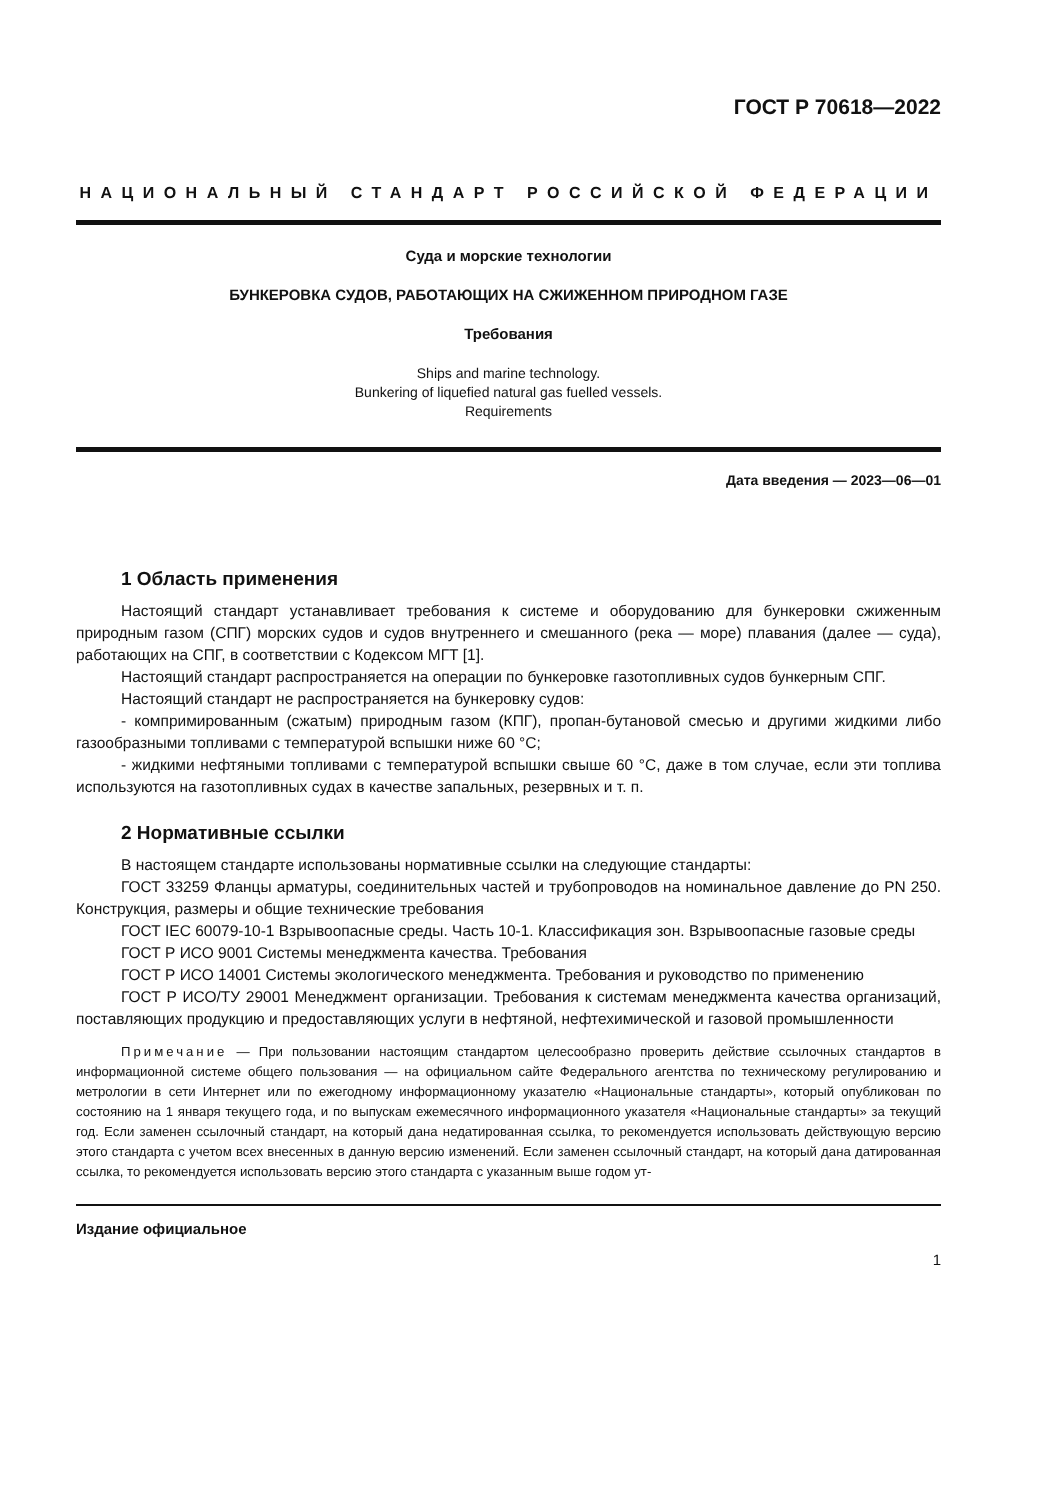ГОСТ Р 70618—2022
НАЦИОНАЛЬНЫЙ СТАНДАРТ РОССИЙСКОЙ ФЕДЕРАЦИИ
Суда и морские технологии
БУНКЕРОВКА СУДОВ, РАБОТАЮЩИХ НА СЖИЖЕННОМ ПРИРОДНОМ ГАЗЕ
Требования
Ships and marine technology.
Bunkering of liquefied natural gas fuelled vessels.
Requirements
Дата введения — 2023—06—01
1 Область применения
Настоящий стандарт устанавливает требования к системе и оборудованию для бункеровки сжиженным природным газом (СПГ) морских судов и судов внутреннего и смешанного (река — море) плавания (далее — суда), работающих на СПГ, в соответствии с Кодексом МГТ [1].
Настоящий стандарт распространяется на операции по бункеровке газотопливных судов бункерным СПГ.
Настоящий стандарт не распространяется на бункеровку судов:
- компримированным (сжатым) природным газом (КПГ), пропан-бутановой смесью и другими жидкими либо газообразными топливами с температурой вспышки ниже 60 °С;
- жидкими нефтяными топливами с температурой вспышки свыше 60 °С, даже в том случае, если эти топлива используются на газотопливных судах в качестве запальных, резервных и т. п.
2 Нормативные ссылки
В настоящем стандарте использованы нормативные ссылки на следующие стандарты:
ГОСТ 33259 Фланцы арматуры, соединительных частей и трубопроводов на номинальное давление до PN 250. Конструкция, размеры и общие технические требования
ГОСТ IEC 60079-10-1 Взрывоопасные среды. Часть 10-1. Классификация зон. Взрывоопасные газовые среды
ГОСТ Р ИСО 9001 Системы менеджмента качества. Требования
ГОСТ Р ИСО 14001 Системы экологического менеджмента. Требования и руководство по применению
ГОСТ Р ИСО/ТУ 29001 Менеджмент организации. Требования к системам менеджмента качества организаций, поставляющих продукцию и предоставляющих услуги в нефтяной, нефтехимической и газовой промышленности
Примечание — При пользовании настоящим стандартом целесообразно проверить действие ссылочных стандартов в информационной системе общего пользования — на официальном сайте Федерального агентства по техническому регулированию и метрологии в сети Интернет или по ежегодному информационному указателю «Национальные стандарты», который опубликован по состоянию на 1 января текущего года, и по выпускам ежемесячного информационного указателя «Национальные стандарты» за текущий год. Если заменен ссылочный стандарт, на который дана недатированная ссылка, то рекомендуется использовать действующую версию этого стандарта с учетом всех внесенных в данную версию изменений. Если заменен ссылочный стандарт, на который дана датированная ссылка, то рекомендуется использовать версию этого стандарта с указанным выше годом ут-
Издание официальное
1